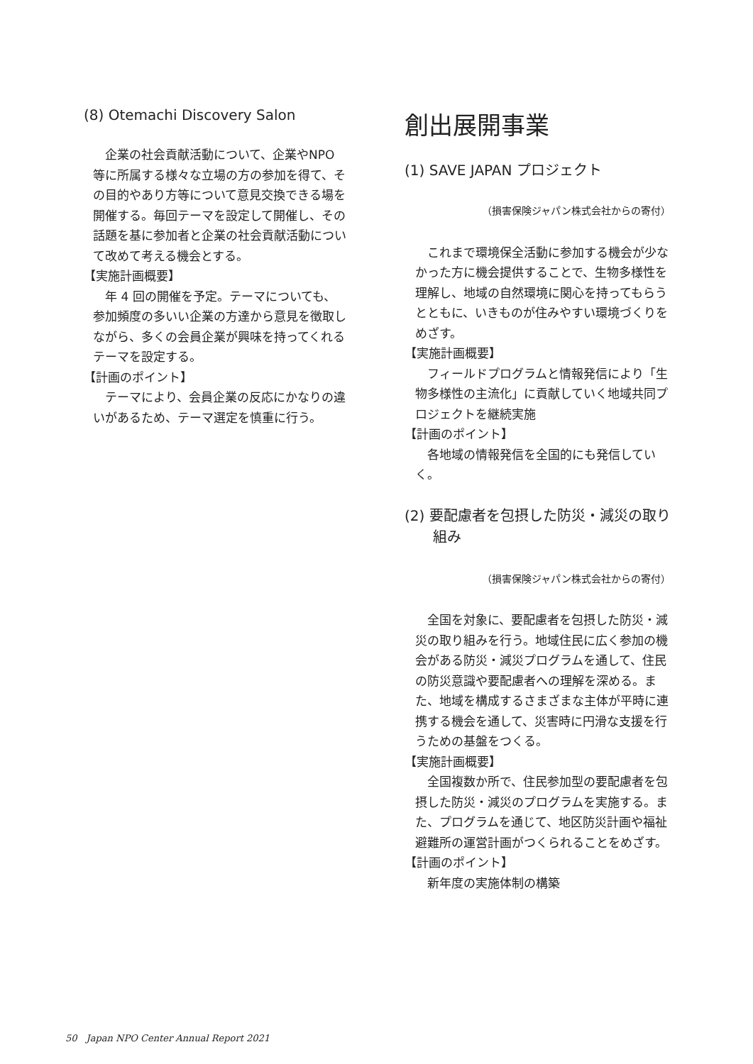(8) Otemachi Discovery Salon
　企業の社会貢献活動について、企業やNPO 等に所属する様々な立場の方の参加を得て、その目的やあり方等について意見交換できる場を開催する。毎回テーマを設定して開催し、その話題を基に参加者と企業の社会貢献活動について改めて考える機会とする。
【実施計画概要】
　年 4 回の開催を予定。テーマについても、参加頻度の多いい企業の方達から意見を徴取しながら、多くの会員企業が興味を持ってくれるテーマを設定する。
【計画のポイント】
　テーマにより、会員企業の反応にかなりの違いがあるため、テーマ選定を慎重に行う。
創出展開事業
(1) SAVE JAPAN プロジェクト
（損害保険ジャパン株式会社からの寄付）
　これまで環境保全活動に参加する機会が少なかった方に機会提供することで、生物多様性を理解し、地域の自然環境に関心を持ってもらうとともに、いきものが住みやすい環境づくりをめざす。
【実施計画概要】
　フィールドプログラムと情報発信により「生物多様性の主流化」に貢献していく地域共同プロジェクトを継続実施
【計画のポイント】
　各地域の情報発信を全国的にも発信していく。
(2) 要配慮者を包摂した防災・減災の取り
　　組み
（損害保険ジャパン株式会社からの寄付）
　全国を対象に、要配慮者を包摂した防災・減災の取り組みを行う。地域住民に広く参加の機会がある防災・減災プログラムを通して、住民の防災意識や要配慮者への理解を深める。また、地域を構成するさまざまな主体が平時に連携する機会を通して、災害時に円滑な支援を行うための基盤をつくる。
【実施計画概要】
　全国複数か所で、住民参加型の要配慮者を包摂した防災・減災のプログラムを実施する。また、プログラムを通じて、地区防災計画や福祉避難所の運営計画がつくられることをめざす。
【計画のポイント】
　新年度の実施体制の構築
50　Japan NPO Center Annual Report 2021